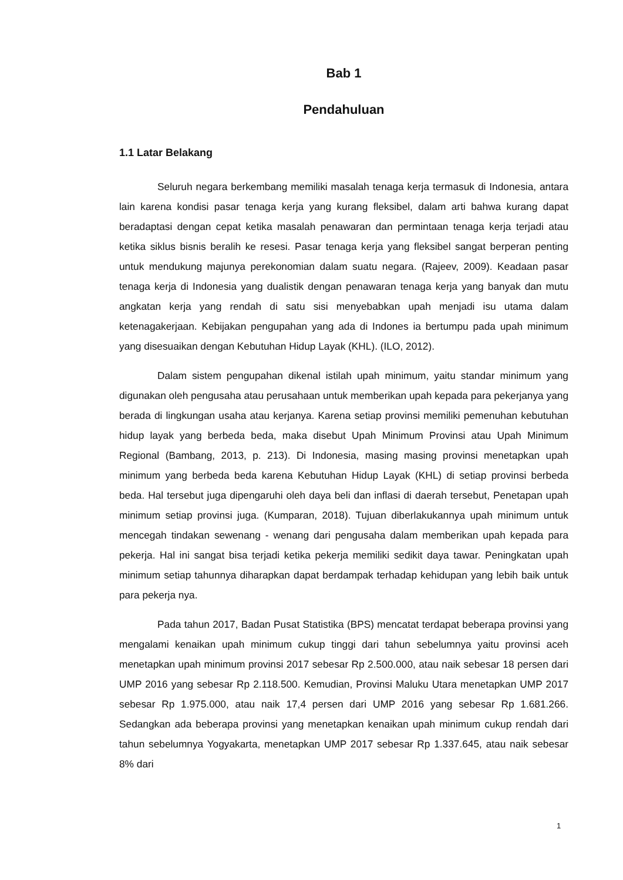Bab 1
Pendahuluan
1.1 Latar Belakang
Seluruh negara berkembang memiliki masalah tenaga kerja termasuk di Indonesia, antara lain karena kondisi pasar tenaga kerja yang kurang fleksibel, dalam arti bahwa kurang dapat beradaptasi dengan cepat ketika masalah penawaran dan permintaan tenaga kerja terjadi atau ketika siklus bisnis beralih ke resesi. Pasar tenaga kerja yang fleksibel sangat berperan penting untuk mendukung majunya perekonomian dalam suatu negara. (Rajeev, 2009). Keadaan pasar tenaga kerja di Indonesia yang dualistik dengan penawaran tenaga kerja yang banyak dan mutu angkatan kerja yang rendah di satu sisi menyebabkan upah menjadi isu utama dalam ketenagakerjaan. Kebijakan pengupahan yang ada di Indones ia bertumpu pada upah minimum yang disesuaikan dengan Kebutuhan Hidup Layak (KHL). (ILO, 2012).
Dalam sistem pengupahan dikenal istilah upah minimum, yaitu standar minimum yang digunakan oleh pengusaha atau perusahaan untuk memberikan upah kepada para pekerjanya yang berada di lingkungan usaha atau kerjanya. Karena setiap provinsi memiliki pemenuhan kebutuhan hidup layak yang berbeda beda, maka disebut Upah Minimum Provinsi atau Upah Minimum Regional (Bambang, 2013, p. 213). Di Indonesia, masing masing provinsi menetapkan upah minimum yang berbeda beda karena Kebutuhan Hidup Layak (KHL) di setiap provinsi berbeda beda. Hal tersebut juga dipengaruhi oleh daya beli dan inflasi di daerah tersebut, Penetapan upah minimum setiap provinsi juga. (Kumparan, 2018). Tujuan diberlakukannya upah minimum untuk mencegah tindakan sewenang - wenang dari pengusaha dalam memberikan upah kepada para pekerja. Hal ini sangat bisa terjadi ketika pekerja memiliki sedikit daya tawar. Peningkatan upah minimum setiap tahunnya diharapkan dapat berdampak terhadap kehidupan yang lebih baik untuk para pekerja nya.
Pada tahun 2017, Badan Pusat Statistika (BPS) mencatat terdapat beberapa provinsi yang mengalami kenaikan upah minimum cukup tinggi dari tahun sebelumnya yaitu provinsi aceh menetapkan upah minimum provinsi 2017 sebesar Rp 2.500.000, atau naik sebesar 18 persen dari UMP 2016 yang sebesar Rp 2.118.500. Kemudian, Provinsi Maluku Utara menetapkan UMP 2017 sebesar Rp 1.975.000, atau naik 17,4 persen dari UMP 2016 yang sebesar Rp 1.681.266. Sedangkan ada beberapa provinsi yang menetapkan kenaikan upah minimum cukup rendah dari tahun sebelumnya Yogyakarta, menetapkan UMP 2017 sebesar Rp 1.337.645, atau naik sebesar 8% dari
1